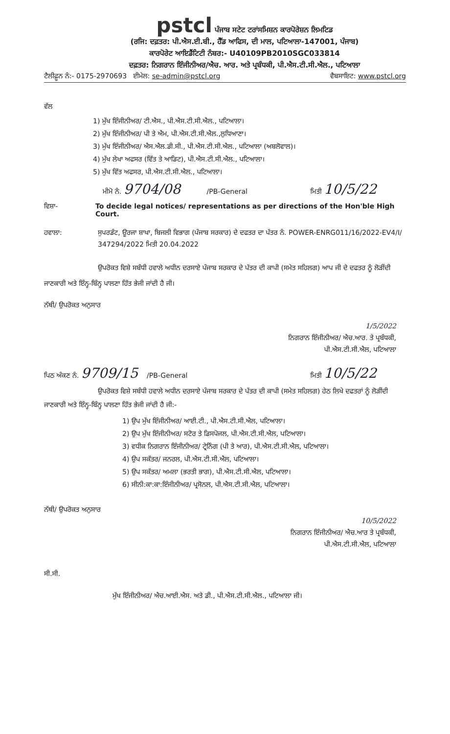pstcl ਪੰਜਾਬ ਸਟੇਟ ਟਰਾਂਸਮਿਸ਼ਨ ਕਾਰਪੋਰੇਸ਼ਨ ਲਿਮਟਿਡ
(ਰਜਿ: ਦਫ਼ਤਰ: ਪੀ.ਐਸ.ਈ.ਬੀ., ਹੈੱਡ ਆਫਿਸ, ਦੀ ਮਾਲ, ਪਟਿਆਲਾ-147001, ਪੰਜਾਬ)
ਕਾਰਪੋਰੇਟ ਆਇਡੈਂਟਿਟੀ ਨੰਬਰ:- U40109PB2010SGC033814
ਦਫ਼ਤਰ: ਨਿਗਰਾਨ ਇੰਜੀਨੀਅਰ/ਐਚ. ਆਰ. ਅਤੇ ਪ੍ਰਬੰਧਕੀ, ਪੀ.ਐਸ.ਟੀ.ਸੀ.ਐਲ., ਪਟਿਆਲਾ
ਟੈਲੀਫ਼ੂਨ ਨੰ:- 0175-2970693 ਈਮੇਲ: se-admin@pstcl.org ਵੈਬਸਾਇਟ: www.pstcl.org
ਵੱਲ
1) ਮੁੱਖ ਇੰਜੀਨੀਅਰ/ ਟੀ.ਐਸ., ਪੀ.ਐਸ.ਟੀ.ਸੀ.ਐਲ., ਪਟਿਆਲਾ।
2) ਮੁੱਖ ਇੰਜੀਨੀਅਰ/ ਪੀ ਤੇ ਐਮ, ਪੀ.ਐਸ.ਟੀ.ਸੀ.ਐਲ.,ਲੁਧਿਆਣਾ।
3) ਮੁੱਖ ਇੰਜੀਨੀਅਰ/ ਐਸ.ਐਲ.ਡੀ.ਸੀ., ਪੀ.ਐਸ.ਟੀ.ਸੀ.ਐਲ., ਪਟਿਆਲਾ (ਅਬਲੋਵਾਲ)।
4) ਮੁੱਖ ਲੇਖਾ ਅਫਸਰ (ਵਿੱਤ ਤੇ ਆਡਿਟ), ਪੀ.ਐਸ.ਟੀ.ਸੀ.ਐਲ., ਪਟਿਆਲਾ।
5) ਮੁੱਖ ਵਿੱਤ ਅਫਸਰ, ਪੀ.ਐਸ.ਟੀ.ਸੀ.ਐਲ., ਪਟਿਆਲਾ।
ਮੀਮੋ ਨੰ. 9704/08 /PB-General ਮਿਤੀ 10/5/22
ਵਿਸ਼ਾ- To decide legal notices/ representations as per directions of the Hon'ble High Court.
ਹਵਾਲਾ: ਸੁਪਰਡੰਟ, ਊਰਜਾ ਸ਼ਾਖਾ, ਬਿਜਲੀ ਵਿਭਾਗ (ਪੰਜਾਬ ਸਰਕਾਰ) ਦੇ ਦਫਤਰ ਦਾ ਪੱਤਰ ਨੰ. POWER-ENRG011/16/2022-EV4/I/ 347294/2022 ਮਿਤੀ 20.04.2022
ਉਪਰੋਕਤ ਵਿਸ਼ੇ ਸਬੰਧੀ ਹਵਾਲੇ ਅਧੀਨ ਦਰਸਾਏ ਪੰਜਾਬ ਸਰਕਾਰ ਦੇ ਪੱਤਰ ਦੀ ਕਾਪੀ (ਸਮੇਤ ਸਹਿਲਗ) ਆਪ ਜੀ ਦੇ ਦਫਤਰ ਨੂੰ ਲੋੜੀਂਦੀ ਜਾਣਕਾਰੀ ਅਤੇ ਇੰਨ੍ਹ-ਬਿੰਨ੍ਹ ਪਾਲਣਾ ਹਿੱਤ ਭੇਜੀ ਜਾਂਦੀ ਹੈ ਜੀ।
ਨੱਥੀ/ ਉਪਰੋਕਤ ਅਨੁਸਾਰ
1/5/2022
ਨਿਗਰਾਨ ਇੰਜੀਨੀਅਰ/ ਐਚ.ਆਰ. ਤੇ ਪ੍ਰਬੰਧਕੀ,
ਪੀ.ਐਸ.ਟੀ.ਸੀ.ਐਲ, ਪਟਿਆਲਾ
ਪਿਠ ਅੰਕਣ ਨੰ. 9709/15 /PB-General ਮਿਤੀ 10/5/22
ਉਪਰੋਕਤ ਵਿਸ਼ੇ ਸਬੰਧੀ ਹਵਾਲੇ ਅਧੀਨ ਦਰਸਾਏ ਪੰਜਾਬ ਸਰਕਾਰ ਦੇ ਪੱਤਰ ਦੀ ਕਾਪੀ (ਸਮੇਤ ਸਹਿਲਗ) ਹੇਠ ਲਿਖੇ ਦਫਤਰਾਂ ਨੂੰ ਲੋੜੀਂਦੀ ਜਾਣਕਾਰੀ ਅਤੇ ਇੰਨ੍ਹ-ਬਿੰਨ੍ਹ ਪਾਲਣਾ ਹਿੱਤ ਭੇਜੀ ਜਾਂਦੀ ਹੈ ਜੀ:-
1) ਉਪ ਮੁੱਖ ਇੰਜੀਨੀਅਰ/ ਆਈ.ਟੀ., ਪੀ.ਐਸ.ਟੀ.ਸੀ.ਐਲ, ਪਟਿਆਲਾ।
2) ਉਪ ਮੁੱਖ ਇੰਜੀਨੀਅਰ/ ਸਟੋਰ ਤੇ ਡਿਸਪੋਜਲ, ਪੀ.ਐਸ.ਟੀ.ਸੀ.ਐਲ, ਪਟਿਆਲਾ।
3) ਵਧੀਕ ਨਿਗਰਾਨ ਇੰਜੀਨੀਅਰ/ ਟ੍ਰੇਨਿੰਗ (ਪੀ ਤੇ ਆਰ), ਪੀ.ਐਸ.ਟੀ.ਸੀ.ਐਲ, ਪਟਿਆਲਾ।
4) ਉਪ ਸਕੱਤਰ/ ਜਨਰਲ, ਪੀ.ਐਸ.ਟੀ.ਸੀ.ਐਲ, ਪਟਿਆਲਾ।
5) ਉਪ ਸਕੱਤਰ/ ਅਮਲਾ (ਭਰਤੀ ਭਾਗ), ਪੀ.ਐਸ.ਟੀ.ਸੀ.ਐਲ, ਪਟਿਆਲਾ।
6) ਸੀਨੀ:ਕਾ:ਕਾ:ਇੰਜੀਨੀਅਰ/ ਪ੍ਰਸੋਨਲ, ਪੀ.ਐਸ.ਟੀ.ਸੀ.ਐਲ, ਪਟਿਆਲਾ।
ਨੱਥੀ/ ਉਪਰੋਕਤ ਅਨੁਸਾਰ
10/5/2022
ਨਿਗਰਾਨ ਇੰਜੀਨੀਅਰ/ ਐਚ.ਆਰ ਤੇ ਪ੍ਰਬੰਧਕੀ,
ਪੀ.ਐਸ.ਟੀ.ਸੀ.ਐਲ, ਪਟਿਆਲਾ
ਸੀ.ਸੀ.
ਮੁੱਖ ਇੰਜੀਨੀਅਰ/ ਐਚ.ਆਈ.ਐਸ. ਅਤੇ ਡੀ., ਪੀ.ਐਸ.ਟੀ.ਸੀ.ਐਲ., ਪਟਿਆਲਾ ਜੀ।